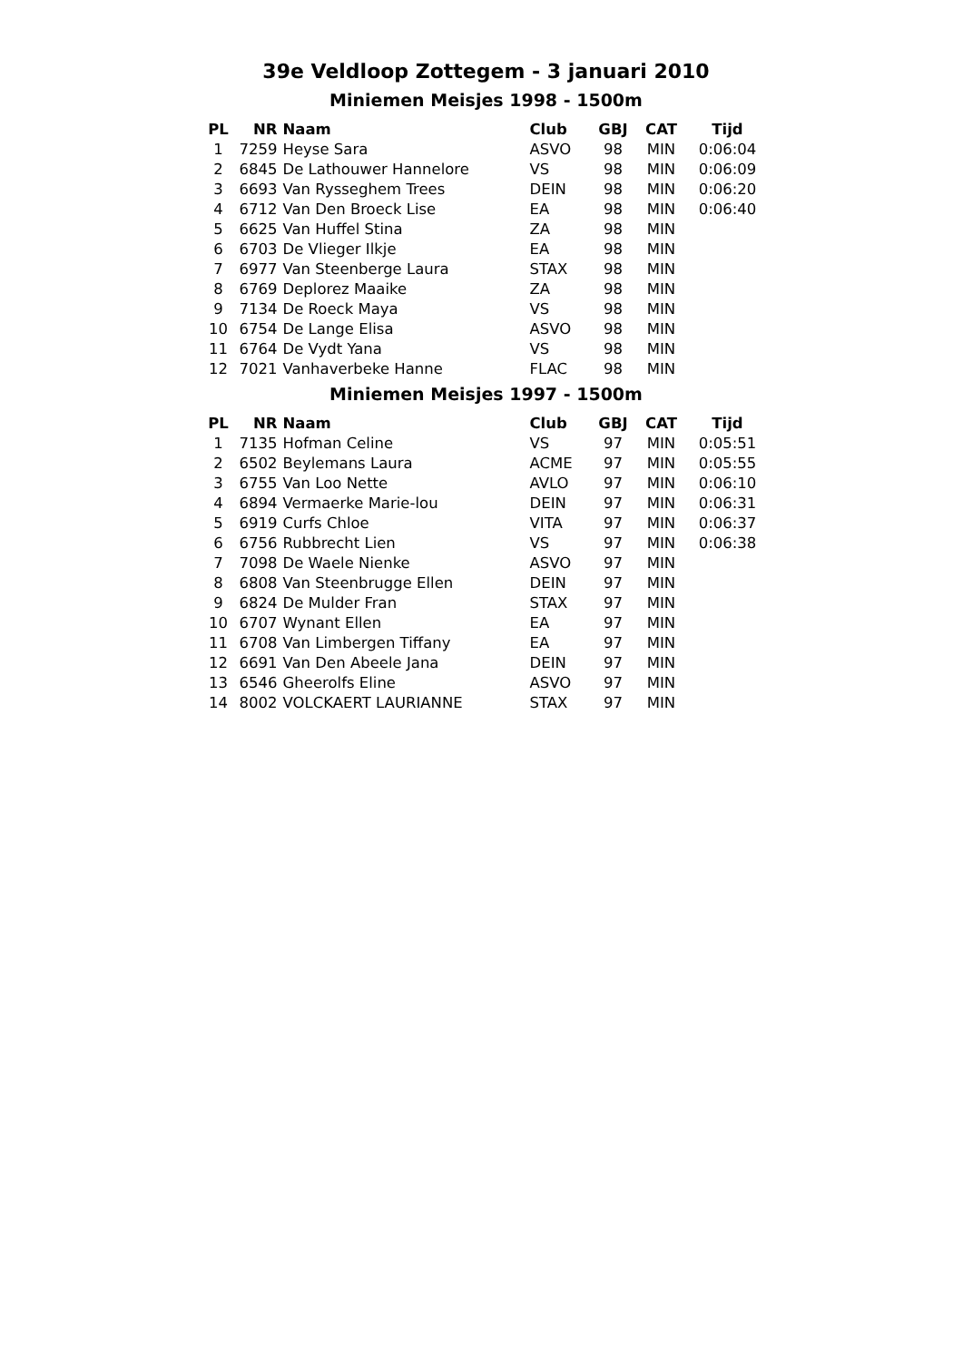39e Veldloop Zottegem - 3 januari 2010
Miniemen Meisjes 1998 - 1500m
| PL | NR | Naam | Club | GBJ | CAT | Tijd |
| --- | --- | --- | --- | --- | --- | --- |
| 1 | 7259 | Heyse Sara | ASVO | 98 | MIN | 0:06:04 |
| 2 | 6845 | De Lathouwer Hannelore | VS | 98 | MIN | 0:06:09 |
| 3 | 6693 | Van Rysseghem Trees | DEIN | 98 | MIN | 0:06:20 |
| 4 | 6712 | Van Den Broeck Lise | EA | 98 | MIN | 0:06:40 |
| 5 | 6625 | Van Huffel Stina | ZA | 98 | MIN | |
| 6 | 6703 | De Vlieger Ilkje | EA | 98 | MIN | |
| 7 | 6977 | Van Steenberge Laura | STAX | 98 | MIN | |
| 8 | 6769 | Deplorez Maaike | ZA | 98 | MIN | |
| 9 | 7134 | De Roeck Maya | VS | 98 | MIN | |
| 10 | 6754 | De Lange Elisa | ASVO | 98 | MIN | |
| 11 | 6764 | De Vydt Yana | VS | 98 | MIN | |
| 12 | 7021 | Vanhaverbeke Hanne | FLAC | 98 | MIN | |
Miniemen Meisjes 1997 - 1500m
| PL | NR | Naam | Club | GBJ | CAT | Tijd |
| --- | --- | --- | --- | --- | --- | --- |
| 1 | 7135 | Hofman Celine | VS | 97 | MIN | 0:05:51 |
| 2 | 6502 | Beylemans Laura | ACME | 97 | MIN | 0:05:55 |
| 3 | 6755 | Van Loo Nette | AVLO | 97 | MIN | 0:06:10 |
| 4 | 6894 | Vermaerke Marie-lou | DEIN | 97 | MIN | 0:06:31 |
| 5 | 6919 | Curfs Chloe | VITA | 97 | MIN | 0:06:37 |
| 6 | 6756 | Rubbrecht Lien | VS | 97 | MIN | 0:06:38 |
| 7 | 7098 | De Waele Nienke | ASVO | 97 | MIN | |
| 8 | 6808 | Van Steenbrugge Ellen | DEIN | 97 | MIN | |
| 9 | 6824 | De Mulder Fran | STAX | 97 | MIN | |
| 10 | 6707 | Wynant Ellen | EA | 97 | MIN | |
| 11 | 6708 | Van Limbergen Tiffany | EA | 97 | MIN | |
| 12 | 6691 | Van Den Abeele Jana | DEIN | 97 | MIN | |
| 13 | 6546 | Gheerolfs Eline | ASVO | 97 | MIN | |
| 14 | 8002 | VOLCKAERT LAURIANNE | STAX | 97 | MIN | |